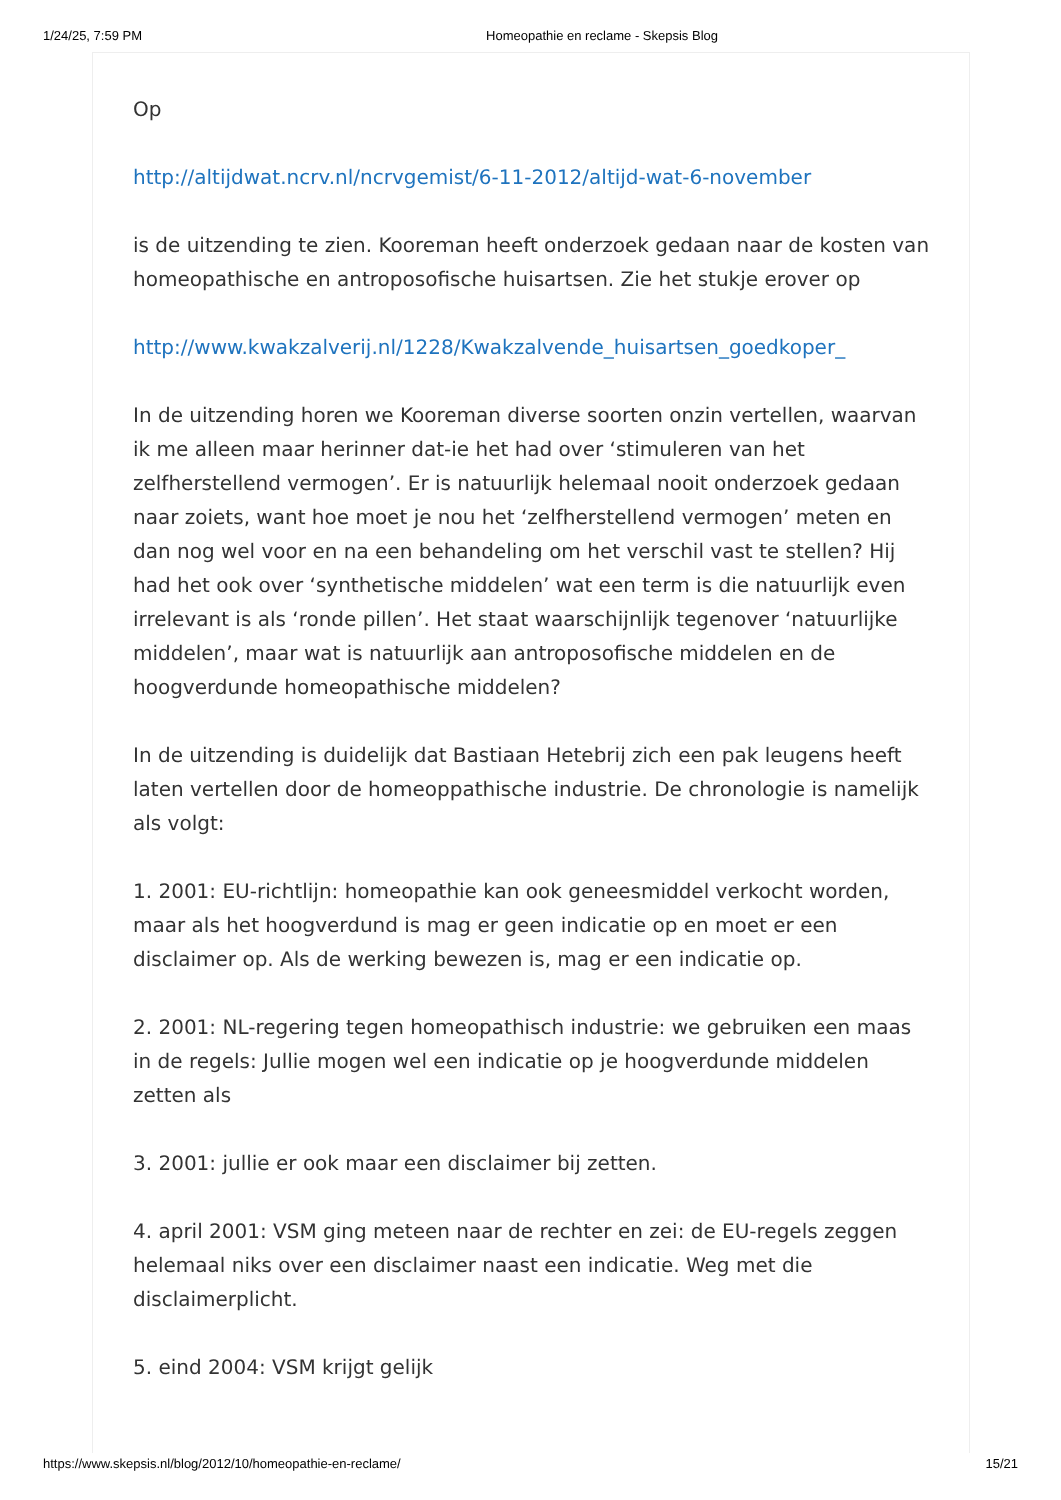1/24/25, 7:59 PM Homeopathie en reclame - Skepsis Blog
Op
http://altijdwat.ncrv.nl/ncrvgemist/6-11-2012/altijd-wat-6-november
is de uitzending te zien. Kooreman heeft onderzoek gedaan naar de kosten van homeopathische en antroposofische huisartsen. Zie het stukje erover op
http://www.kwakzalverij.nl/1228/Kwakzalvende_huisartsen_goedkoper_
In de uitzending horen we Kooreman diverse soorten onzin vertellen, waarvan ik me alleen maar herinner dat-ie het had over ‘stimuleren van het zelfherstellend vermogen’. Er is natuurlijk helemaal nooit onderzoek gedaan naar zoiets, want hoe moet je nou het ‘zelfherstellend vermogen’ meten en dan nog wel voor en na een behandeling om het verschil vast te stellen? Hij had het ook over ‘synthetische middelen’ wat een term is die natuurlijk even irrelevant is als ‘ronde pillen’. Het staat waarschijnlijk tegenover ‘natuurlijke middelen’, maar wat is natuurlijk aan antroposofische middelen en de hoogverdunde homeopathische middelen?
In de uitzending is duidelijk dat Bastiaan Hetebrij zich een pak leugens heeft laten vertellen door de homeoppathische industrie. De chronologie is namelijk als volgt:
1. 2001: EU-richtlijn: homeopathie kan ook geneesmiddel verkocht worden, maar als het hoogverdund is mag er geen indicatie op en moet er een disclaimer op. Als de werking bewezen is, mag er een indicatie op.
2. 2001: NL-regering tegen homeopathisch industrie: we gebruiken een maas in de regels: Jullie mogen wel een indicatie op je hoogverdunde middelen zetten als
3. 2001: jullie er ook maar een disclaimer bij zetten.
4. april 2001: VSM ging meteen naar de rechter en zei: de EU-regels zeggen helemaal niks over een disclaimer naast een indicatie. Weg met die disclaimerplicht.
5. eind 2004: VSM krijgt gelijk
https://www.skepsis.nl/blog/2012/10/homeopathie-en-reclame/ 15/21